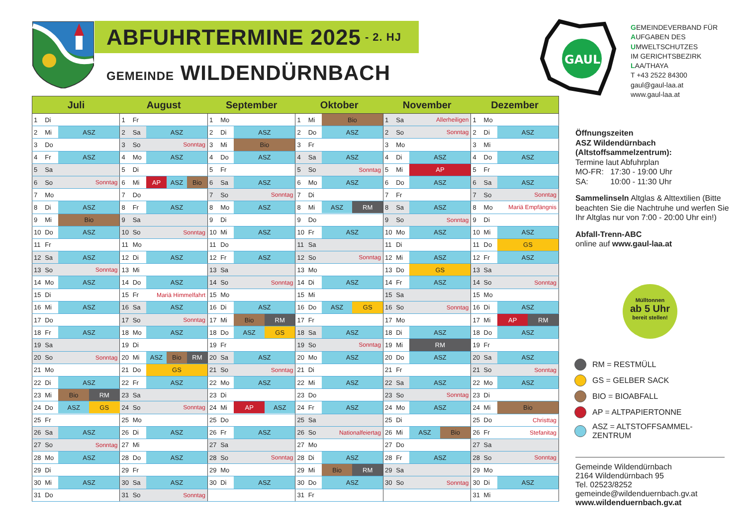ABFUHRTERMINE 2025 - 2. HJ
GEMEINDE WILDENDÜRNBACH
GAUL
GEMEINDEVERBAND FÜR
AUFGABEN DES
UMWELTSCHUTZES
IM GERICHTSBEZIRK
LAA/THAYA
T +43 2522 84300
gaul@gaul-laa.at
www.gaul-laa.at
| Juli | | | August | | | September | | | Oktober | | | November | | | Dezember | | |
| --- | --- | --- | --- | --- | --- | --- | --- | --- | --- | --- | --- | --- | --- | --- | --- | --- | --- |
| 1 | Di | | 1 | Fr | | 1 | Mo | | 1 | Mi | Bio | 1 | Sa | Allerheiligen | 1 | Mo | |
| 2 | Mi | ASZ | 2 | Sa | ASZ | 2 | Di | ASZ | 2 | Do | ASZ | 2 | So | Sonntag | 2 | Di | ASZ |
| 3 | Do | | 3 | So | Sonntag | 3 | Mi | Bio | 3 | Fr | | 3 | Mo | | 3 | Mi | |
| 4 | Fr | ASZ | 4 | Mo | ASZ | 4 | Do | ASZ | 4 | Sa | ASZ | 4 | Di | ASZ | 4 | Do | ASZ |
| 5 | Sa | | 5 | Di | | 5 | Fr | | 5 | So | Sonntag | 5 | Mi | AP | 5 | Fr | |
| 6 | So | Sonntag | 6 | Mi | AP ASZ Bio | 6 | Sa | ASZ | 6 | Mo | ASZ | 6 | Do | ASZ | 6 | Sa | ASZ |
| 7 | Mo | | 7 | Do | | 7 | So | Sonntag | 7 | Di | | 7 | Fr | | 7 | So | Sonntag |
| 8 | Di | ASZ | 8 | Fr | ASZ | 8 | Mo | ASZ | 8 | Mi | ASZ RM | 8 | Sa | ASZ | 8 | Mo | Mariä Empfängnis |
| 9 | Mi | Bio | 9 | Sa | | 9 | Di | | 9 | Do | | 9 | So | Sonntag | 9 | Di | |
| 10 | Do | ASZ | 10 | So | Sonntag | 10 | Mi | ASZ | 10 | Fr | ASZ | 10 | Mo | ASZ | 10 | Mi | ASZ |
| 11 | Fr | | 11 | Mo | | 11 | Do | | 11 | Sa | | 11 | Di | | 11 | Do | GS |
| 12 | Sa | ASZ | 12 | Di | ASZ | 12 | Fr | ASZ | 12 | So | Sonntag | 12 | Mi | ASZ | 12 | Fr | ASZ |
| 13 | So | Sonntag | 13 | Mi | | 13 | Sa | | 13 | Mo | | 13 | Do | GS | 13 | Sa | |
| 14 | Mo | ASZ | 14 | Do | ASZ | 14 | So | Sonntag | 14 | Di | ASZ | 14 | Fr | ASZ | 14 | So | Sonntag |
| 15 | Di | | 15 | Fr | Mariä Himmelfahrt | 15 | Mo | | 15 | Mi | | 15 | Sa | | 15 | Mo | |
| 16 | Mi | ASZ | 16 | Sa | ASZ | 16 | Di | ASZ | 16 | Do | ASZ GS | 16 | So | Sonntag | 16 | Di | ASZ |
| 17 | Do | | 17 | So | Sonntag | 17 | Mi | Bio RM | 17 | Fr | | 17 | Mo | | 17 | Mi | AP RM |
| 18 | Fr | ASZ | 18 | Mo | ASZ | 18 | Do | ASZ GS | 18 | Sa | ASZ | 18 | Di | ASZ | 18 | Do | ASZ |
| 19 | Sa | | 19 | Di | | 19 | Fr | | 19 | So | Sonntag | 19 | Mi | RM | 19 | Fr | |
| 20 | So | Sonntag | 20 | Mi | ASZ Bio RM | 20 | Sa | ASZ | 20 | Mo | ASZ | 20 | Do | ASZ | 20 | Sa | ASZ |
| 21 | Mo | | 21 | Do | GS | 21 | So | Sonntag | 21 | Di | | 21 | Fr | | 21 | So | Sonntag |
| 22 | Di | ASZ | 22 | Fr | ASZ | 22 | Mo | ASZ | 22 | Mi | ASZ | 22 | Sa | ASZ | 22 | Mo | ASZ |
| 23 | Mi | Bio RM | 23 | Sa | | 23 | Di | | 23 | Do | | 23 | So | Sonntag | 23 | Di | |
| 24 | Do | ASZ GS | 24 | So | Sonntag | 24 | Mi | AP ASZ | 24 | Fr | ASZ | 24 | Mo | ASZ | 24 | Mi | Bio |
| 25 | Fr | | 25 | Mo | | 25 | Do | | 25 | Sa | | 25 | Di | | 25 | Do | Christtag |
| 26 | Sa | ASZ | 26 | Di | ASZ | 26 | Fr | ASZ | 26 | So | Nationalfeiertag | 26 | Mi | ASZ Bio | 26 | Fr | Stefanitag |
| 27 | So | Sonntag | 27 | Mi | | 27 | Sa | | 27 | Mo | | 27 | Do | | 27 | Sa | |
| 28 | Mo | ASZ | 28 | Do | ASZ | 28 | So | Sonntag | 28 | Di | ASZ | 28 | Fr | ASZ | 28 | So | Sonntag |
| 29 | Di | | 29 | Fr | | 29 | Mo | | 29 | Mi | Bio RM | 29 | Sa | | 29 | Mo | |
| 30 | Mi | ASZ | 30 | Sa | ASZ | 30 | Di | ASZ | 30 | Do | ASZ | 30 | So | Sonntag | 30 | Di | ASZ |
| 31 | Do | | 31 | So | Sonntag | | | | 31 | Fr | | | | | 31 | Mi | |
Öffnungszeiten
ASZ Wildendürnbach
(Altstoffsammelzentrum):
Termine laut Abfuhrplan
MO-FR: 17:30 - 19:00 Uhr
SA: 10:00 - 11:30 Uhr
Sammelinseln Altglas & Alttextilien (Bitte beachten Sie die Nachtruhe und werfen Sie Ihr Altglas nur von 7:00 - 20:00 Uhr ein!)
Abfall-Trenn-ABC
online auf www.gaul-laa.at
Mülltonnen
ab 5 Uhr
bereit stellen!
RM = RESTMÜLL
GS = GELBER SACK
BIO = BIOABFALL
AP = ALTPAPIERTONNE
ASZ = ALTSTOFFSAMMEL-
ZENTRUM
Gemeinde Wildendürnbach
2164 Wildendürnbach 95
Tel. 02523/8252
gemeinde@wildenduernbach.gv.at
www.wildenduernbach.gv.at